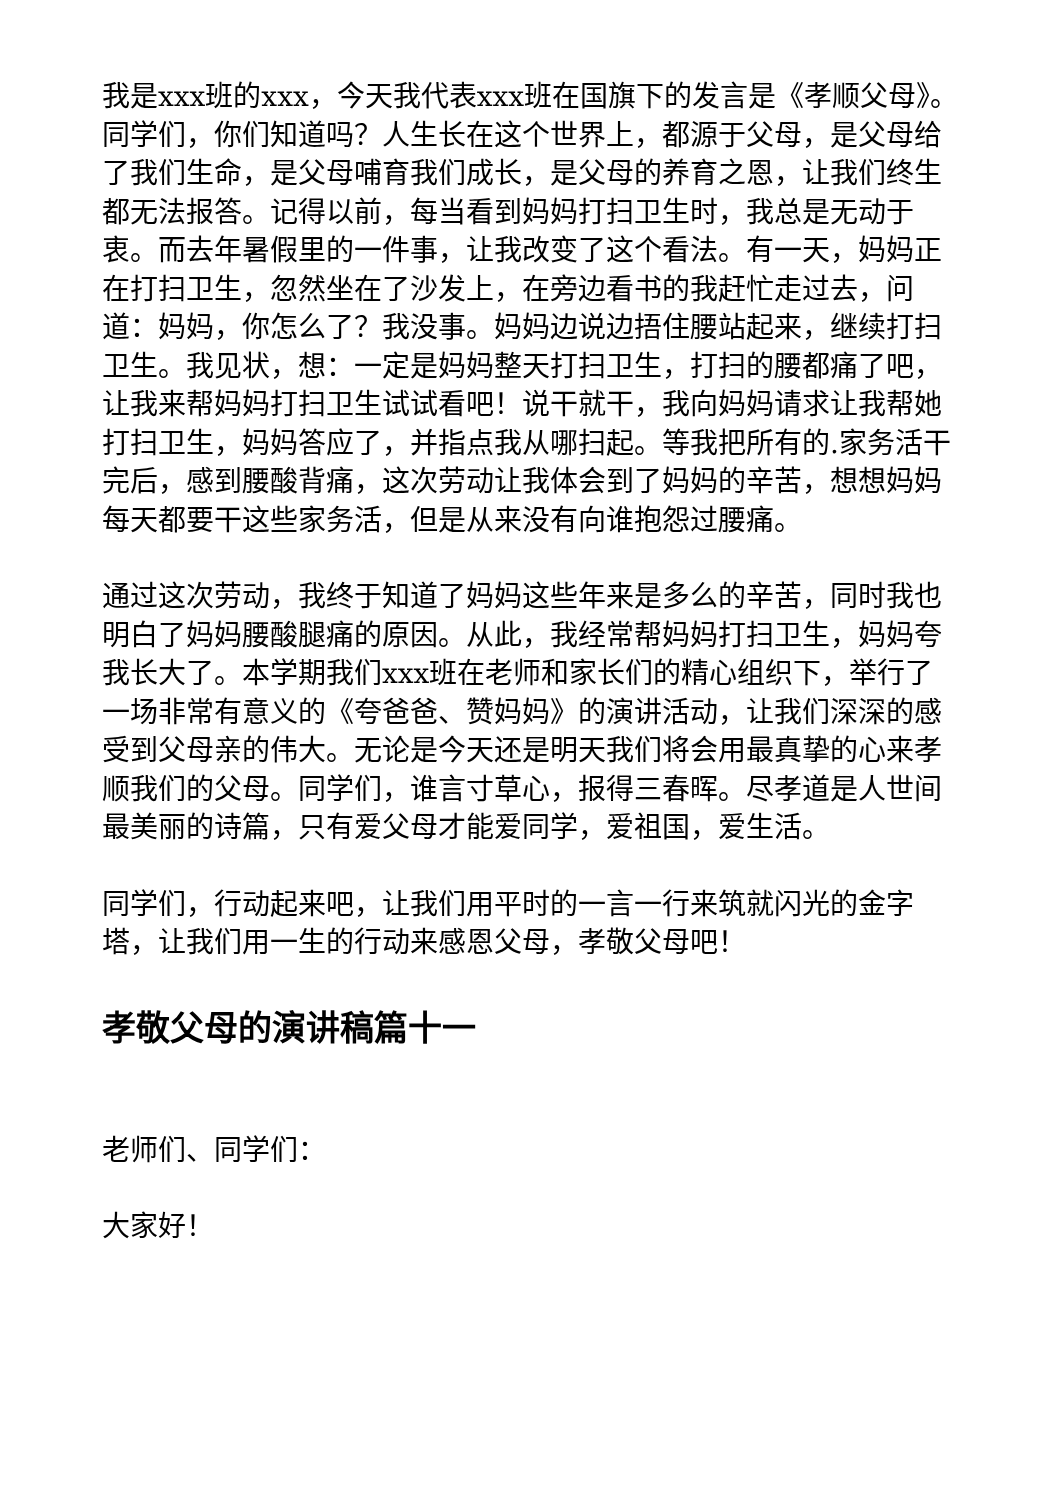我是xxx班的xxx，今天我代表xxx班在国旗下的发言是《孝顺父母》。同学们，你们知道吗？人生长在这个世界上，都源于父母，是父母给了我们生命，是父母哺育我们成长，是父母的养育之恩，让我们终生都无法报答。记得以前，每当看到妈妈打扫卫生时，我总是无动于衷。而去年暑假里的一件事，让我改变了这个看法。有一天，妈妈正在打扫卫生，忽然坐在了沙发上，在旁边看书的我赶忙走过去，问道：妈妈，你怎么了？我没事。妈妈边说边捂住腰站起来，继续打扫卫生。我见状，想：一定是妈妈整天打扫卫生，打扫的腰都痛了吧，让我来帮妈妈打扫卫生试试看吧！说干就干，我向妈妈请求让我帮她打扫卫生，妈妈答应了，并指点我从哪扫起。等我把所有的.家务活干完后，感到腰酸背痛，这次劳动让我体会到了妈妈的辛苦，想想妈妈每天都要干这些家务活，但是从来没有向谁抱怨过腰痛。
通过这次劳动，我终于知道了妈妈这些年来是多么的辛苦，同时我也明白了妈妈腰酸腿痛的原因。从此，我经常帮妈妈打扫卫生，妈妈夸我长大了。本学期我们xxx班在老师和家长们的精心组织下，举行了一场非常有意义的《夸爸爸、赞妈妈》的演讲活动，让我们深深的感受到父母亲的伟大。无论是今天还是明天我们将会用最真挚的心来孝顺我们的父母。同学们，谁言寸草心，报得三春晖。尽孝道是人世间最美丽的诗篇，只有爱父母才能爱同学，爱祖国，爱生活。
同学们，行动起来吧，让我们用平时的一言一行来筑就闪光的金字塔，让我们用一生的行动来感恩父母，孝敬父母吧！
孝敬父母的演讲稿篇十一
老师们、同学们：
大家好！